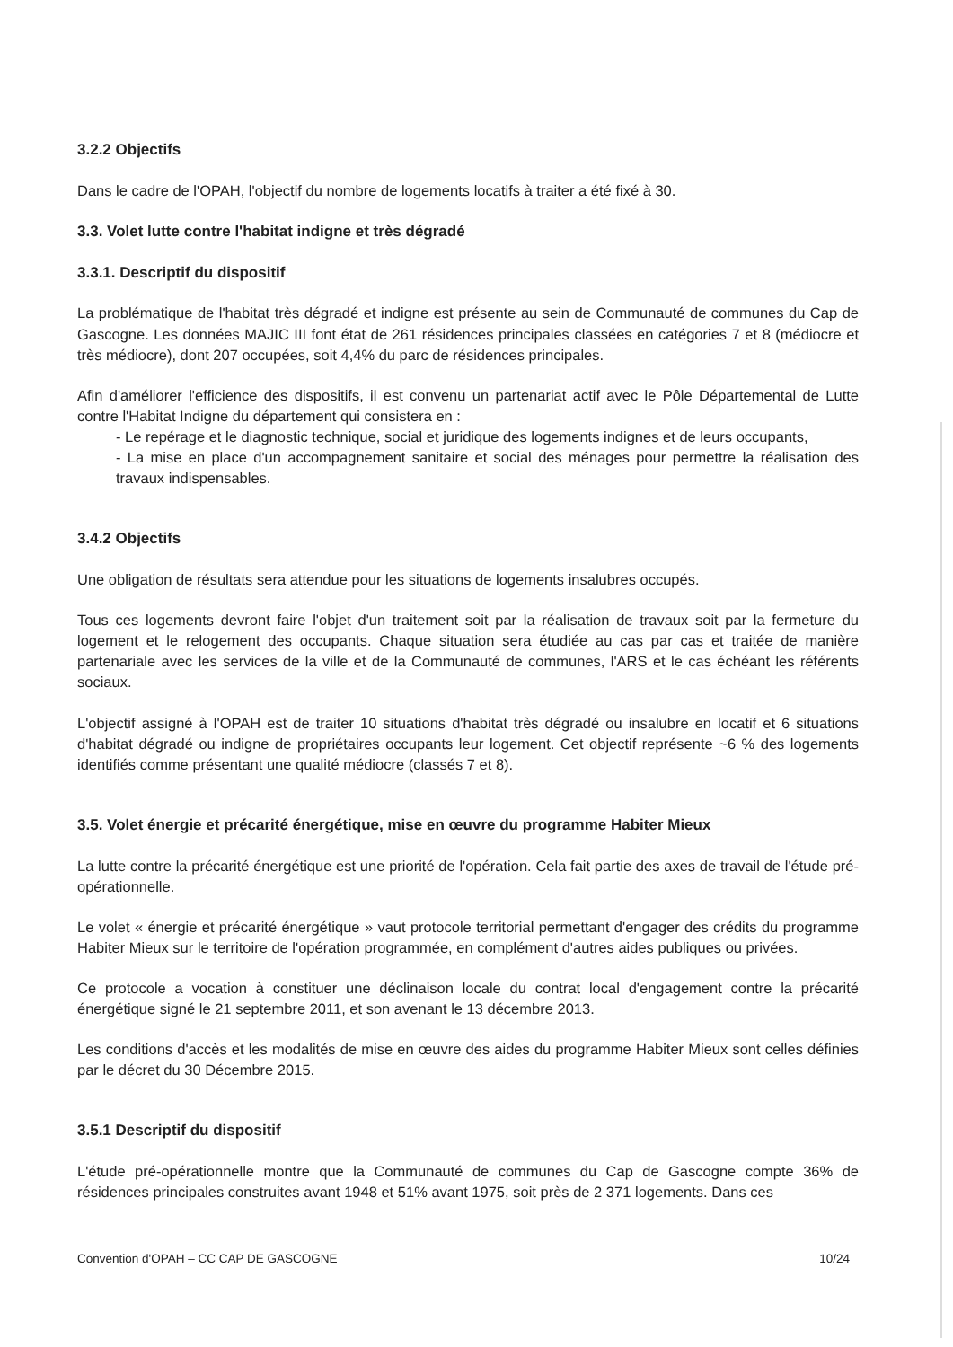3.2.2 Objectifs
Dans le cadre de l'OPAH, l'objectif du nombre de logements locatifs à traiter a été fixé à 30.
3.3. Volet lutte contre l'habitat indigne et très dégradé
3.3.1. Descriptif du dispositif
La problématique de l'habitat très dégradé et indigne est présente au sein de Communauté de communes du Cap de Gascogne. Les données MAJIC III font état de 261 résidences principales classées en catégories 7 et 8 (médiocre et très médiocre), dont 207 occupées, soit 4,4% du parc de résidences principales.
Afin d'améliorer l'efficience des dispositifs, il est convenu un partenariat actif avec le Pôle Départemental de Lutte contre l'Habitat Indigne du département qui consistera en :
- Le repérage et le diagnostic technique, social et juridique des logements indignes et de leurs occupants,
- La mise en place d'un accompagnement sanitaire et social des ménages pour permettre la réalisation des travaux indispensables.
3.4.2 Objectifs
Une obligation de résultats sera attendue pour les situations de logements insalubres occupés.
Tous ces logements devront faire l'objet d'un traitement soit par la réalisation de travaux soit par la fermeture du logement et le relogement des occupants. Chaque situation sera étudiée au cas par cas et traitée de manière partenariale avec les services de la ville et de la Communauté de communes, l'ARS et le cas échéant les référents sociaux.
L'objectif assigné à l'OPAH est de traiter 10 situations d'habitat très dégradé ou insalubre en locatif et 6 situations d'habitat dégradé ou indigne de propriétaires occupants leur logement. Cet objectif représente ~6 % des logements identifiés comme présentant une qualité médiocre (classés 7 et 8).
3.5. Volet énergie et précarité énergétique, mise en œuvre du programme Habiter Mieux
La lutte contre la précarité énergétique est une priorité de l'opération. Cela fait partie des axes de travail de l'étude pré-opérationnelle.
Le volet « énergie et précarité énergétique » vaut protocole territorial permettant d'engager des crédits du programme Habiter Mieux sur le territoire de l'opération programmée, en complément d'autres aides publiques ou privées.
Ce protocole a vocation à constituer une déclinaison locale du contrat local d'engagement contre la précarité énergétique signé le 21 septembre 2011, et son avenant le 13 décembre 2013.
Les conditions d'accès et les modalités de mise en œuvre des aides du programme Habiter Mieux sont celles définies par le décret du 30 Décembre 2015.
3.5.1 Descriptif du dispositif
L'étude pré-opérationnelle montre que la Communauté de communes du Cap de Gascogne compte 36% de résidences principales construites avant 1948 et 51% avant 1975, soit près de 2 371 logements. Dans ces
Convention d'OPAH – CC CAP DE GASCOGNE 10/24